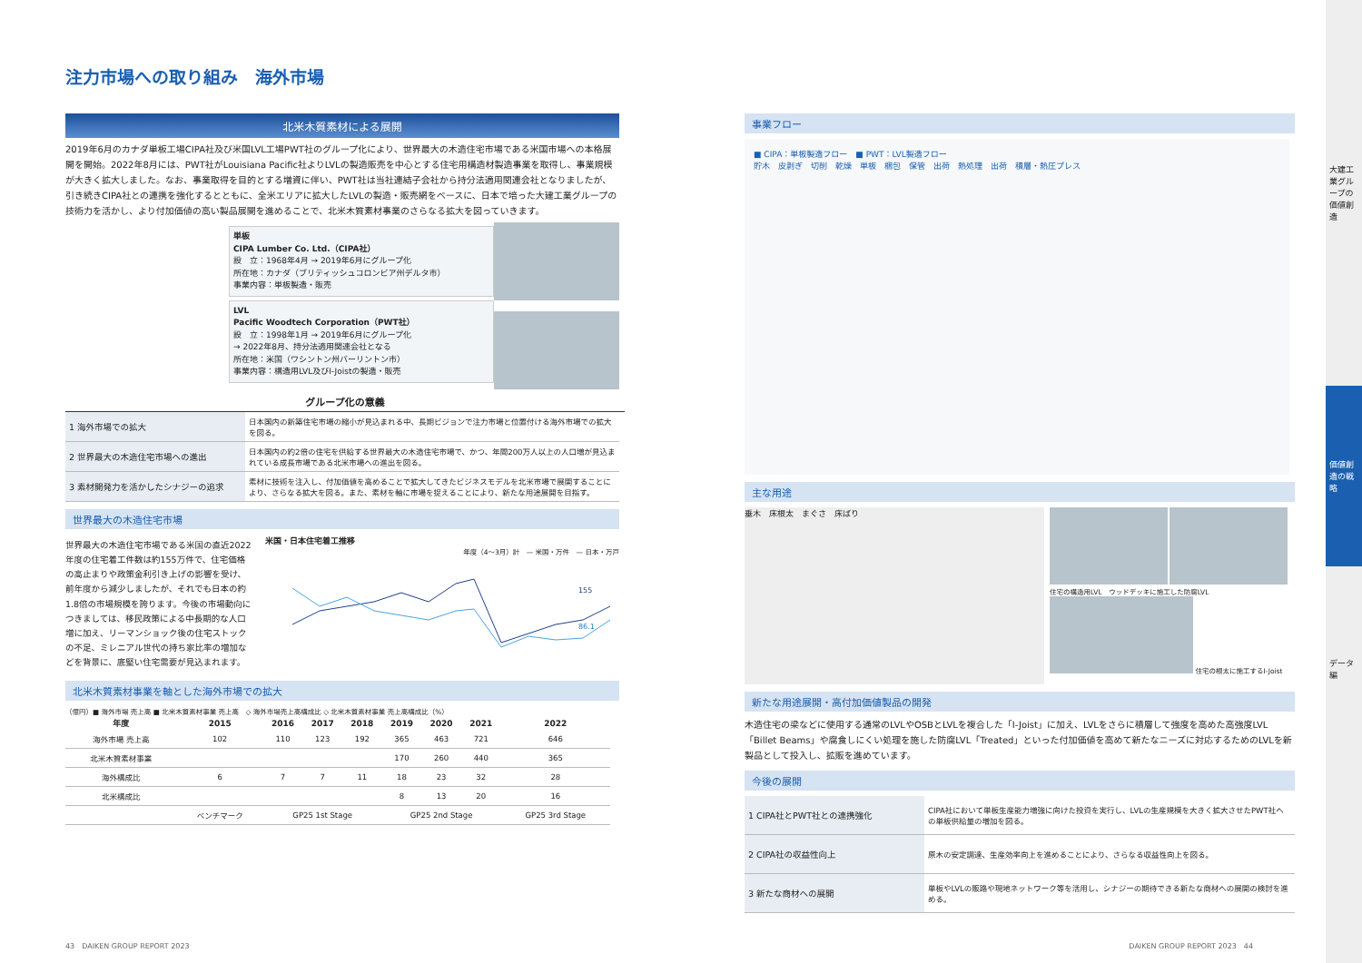注力市場への取り組み　海外市場
北米木質素材による展開
2019年6月のカナダ単板工場CIPA社及び米国LVL工場PWT社のグループ化により、世界最大の木造住宅市場である米国市場への本格展開を開始。2022年8月には、PWT社がLouisiana Pacific社よりLVLの製造販売を中心とする住宅用構造材製造事業を取得し、事業規模が大きく拡大しました。なお、事業取得を目的とする増資に伴い、PWT社は当社連結子会社から持分法適用関連会社となりましたが、引き続きCIPA社との連携を強化するとともに、全米エリアに拡大したLVLの製造・販売網をベースに、日本で培った大建工業グループの技術力を活かし、より付加価値の高い製品展開を進めることで、北米木質素材事業のさらなる拡大を図っていきます。
単板
CIPA Lumber Co. Ltd.（CIPA社）
設　立：1968年4月 → 2019年6月にグループ化
所在地：カナダ（ブリティッシュコロンビア州デルタ市）
事業内容：単板製造・販売
LVL
Pacific Woodtech Corporation（PWT社）
設　立：1998年1月 → 2019年6月にグループ化
→ 2022年8月、持分法適用関連会社となる
所在地：米国（ワシントン州バーリントン市）
事業内容：構造用LVL及びI-Joistの製造・販売
グループ化の意義
| 1 海外市場での拡大 | 日本国内の新築住宅市場の縮小が見込まれる中、長期ビジョンで注力市場と位置付ける海外市場での拡大を図る。 |
| 2 世界最大の木造住宅市場への進出 | 日本国内の約2倍の住宅を供給する世界最大の木造住宅市場で、かつ、年間200万人以上の人口増が見込まれている成長市場である北米市場への進出を図る。 |
| 3 素材開発力を活かしたシナジーの追求 | 素材に技術を注入し、付加価値を高めることで拡大してきたビジネスモデルを北米市場で展開することにより、さらなる拡大を図る。また、素材を軸に市場を捉えることにより、新たな用途展開を目指す。 |
世界最大の木造住宅市場
世界最大の木造住宅市場である米国の直近2022年度の住宅着工件数は約155万件で、住宅価格の高止まりや政策金利引き上げの影響を受け、前年度から減少しましたが、それでも日本の約1.8倍の市場規模を誇ります。今後の市場動向につきましては、移民政策による中長期的な人口増に加え、リーマンショック後の住宅ストックの不足、ミレニアル世代の持ち家比率の増加などを背景に、底堅い住宅需要が見込まれます。
米国・日本住宅着工推移
年度（4〜3月）計　— 米国・万件　— 日本・万戸
155
86.1
北米木質素材事業を軸とした海外市場での拡大
（億円）■ 海外市場 売上高 ■ 北米木質素材事業 売上高　◇ 海外市場売上高構成比 ◇ 北米木質素材事業 売上高構成比（%）
| 年度 | 2015 | 2016 | 2017 | 2018 | 2019 | 2020 | 2021 | 2022 |
| --- | --- | --- | --- | --- | --- | --- | --- | --- |
| 海外市場 売上高 | 102 | 110 | 123 | 192 | 365 | 463 | 721 | 646 |
| 北米木質素材事業 | | | | | 170 | 260 | 440 | 365 |
| 海外構成比 | 6 | 7 | 7 | 11 | 18 | 23 | 32 | 28 |
| 北米構成比 | | | | | 8 | 13 | 20 | 16 |
| | ベンチマーク | GP25 1st Stage | | | GP25 2nd Stage | | | GP25 3rd Stage |
43　DAIKEN GROUP REPORT 2023
事業フロー
■ CIPA：単板製造フロー　■ PWT：LVL製造フロー
貯木　皮剥ぎ　切削　乾燥　単板　梱包　保管　出荷　熱処理　出荷　積層・熱圧プレス
主な用途
垂木　床根太　まぐさ　床ばり
住宅の構造用LVL　ウッドデッキに施工した防腐LVL
住宅の根太に施工するI-Joist
新たな用途展開・高付加価値製品の開発
木造住宅の梁などに使用する通常のLVLやOSBとLVLを複合した「I-Joist」に加え、LVLをさらに積層して強度を高めた高強度LVL「Billet Beams」や腐食しにくい処理を施した防腐LVL「Treated」といった付加価値を高めて新たなニーズに対応するためのLVLを新製品として投入し、拡販を進めています。
今後の展開
| 1 CIPA社とPWT社との連携強化 | CIPA社において単板生産能力増強に向けた投資を実行し、LVLの生産規模を大きく拡大させたPWT社への単板供給量の増加を図る。 |
| 2 CIPA社の収益性向上 | 原木の安定調達、生産効率向上を進めることにより、さらなる収益性向上を図る。 |
| 3 新たな商材への展開 | 単板やLVLの販路や現地ネットワーク等を活用し、シナジーの期待できる新たな商材への展開の検討を進める。 |
DAIKEN GROUP REPORT 2023　44
大建工業グループの価値創造
価値創造の戦略
データ編